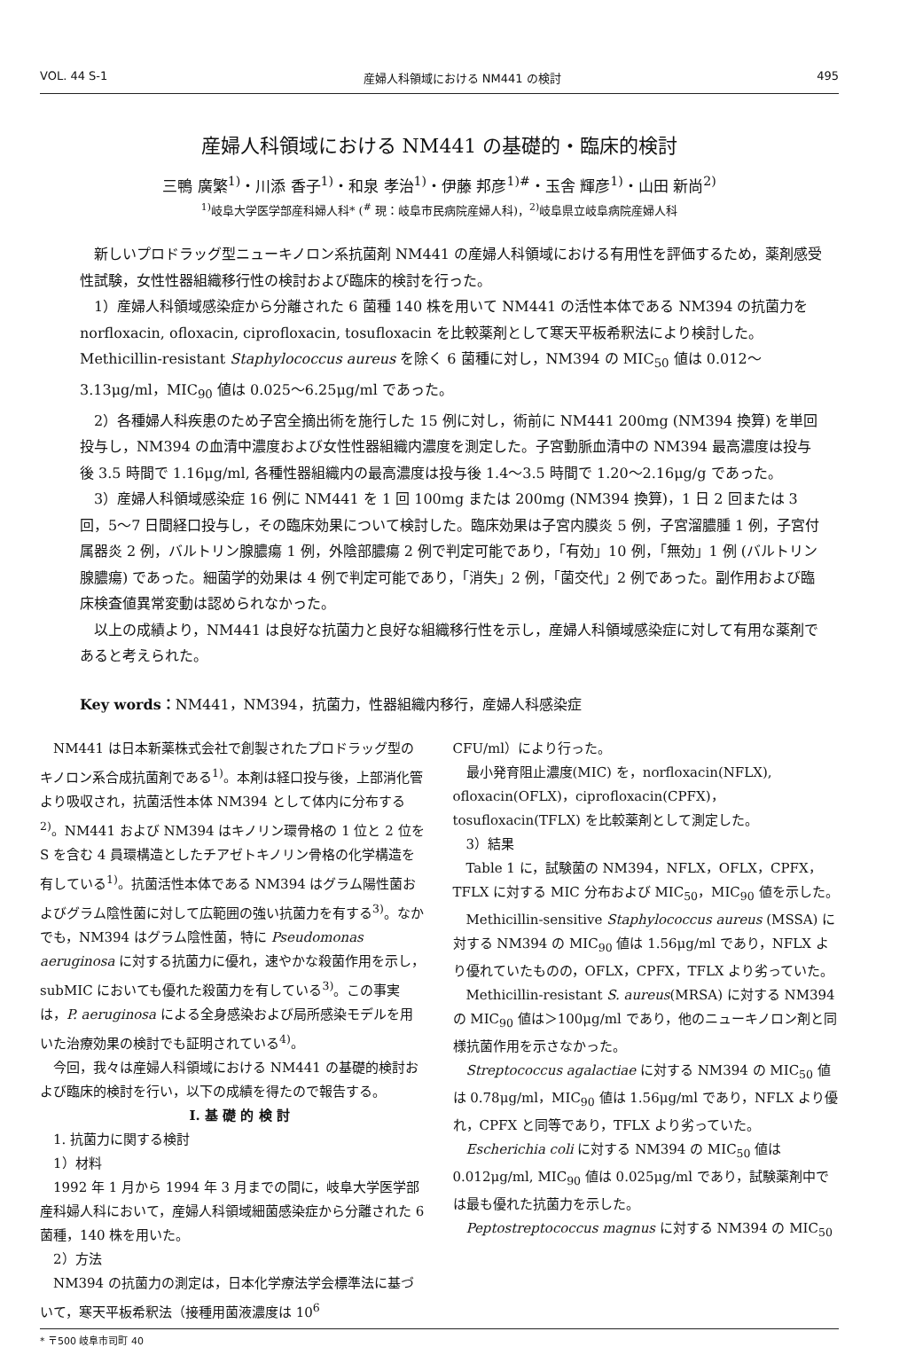VOL. 44 S-1 産婦人科領域における NM441 の検討 495
産婦人科領域における NM441 の基礎的・臨床的検討
三鴨 廣繁<sup>1)</sup>・川添 香子<sup>1)</sup>・和泉 孝治<sup>1)</sup>・伊藤 邦彦<sup>1)#</sup>・玉舎 輝彦<sup>1)</sup>・山田 新尚<sup>2)</sup>
<sup>1)</sup> 岐阜大学医学部産科婦人科* (<sup>#</sup> 現：岐阜市民病院産婦人科)，<sup>2)</sup>岐阜県立岐阜病院産婦人科
新しいプロドラッグ型ニューキノロン系抗菌剤 NM441 の産婦人科領域における有用性を評価するため，薬剤感受性試験，女性性器組織移行性の検討および臨床的検討を行った。
1）産婦人科領域感染症から分離された 6 菌種 140 株を用いて NM441 の活性本体である NM394 の抗菌力を norfloxacin, ofloxacin, ciprofloxacin, tosufloxacin を比較薬剤として寒天平板希釈法により検討した。Methicillin-resistant Staphylococcus aureus を除く 6 菌種に対し，NM394 の MIC<sub>50</sub> 値は 0.012〜3.13μg/ml，MIC<sub>90</sub> 値は 0.025〜6.25μg/ml であった。
2）各種婦人科疾患のため子宮全摘出術を施行した 15 例に対し，術前に NM441 200mg (NM394 換算) を単回投与し，NM394 の血清中濃度および女性性器組織内濃度を測定した。子宮動脈血清中の NM394 最高濃度は投与後 3.5 時間で 1.16μg/ml, 各種性器組織内の最高濃度は投与後 1.4〜3.5 時間で 1.20〜2.16μg/g であった。
3）産婦人科領域感染症 16 例に NM441 を 1 回 100mg または 200mg (NM394 換算)，1 日 2 回または 3 回，5〜7 日間経口投与し，その臨床効果について検討した。臨床効果は子宮内膜炎 5 例，子宮溜膿腫 1 例，子宮付属器炎 2 例，バルトリン腺膿瘍 1 例，外陰部膿瘍 2 例で判定可能であり，「有効」10 例，「無効」1 例 (バルトリン腺膿瘍) であった。細菌学的効果は 4 例で判定可能であり，「消失」2 例，「菌交代」2 例であった。副作用および臨床検査値異常変動は認められなかった。
以上の成績より，NM441 は良好な抗菌力と良好な組織移行性を示し，産婦人科領域感染症に対して有用な薬剤であると考えられた。
Key words：NM441，NM394，抗菌力，性器組織内移行，産婦人科感染症
NM441 は日本新薬株式会社で創製されたプロドラッグ型のキノロン系合成抗菌剤である<sup>1)</sup>。本剤は経口投与後，上部消化管より吸収され，抗菌活性本体 NM394 として体内に分布する<sup>2)</sup>。NM441 および NM394 はキノリン環骨格の 1 位と 2 位を S を含む 4 員環構造としたチアゼトキノリン骨格の化学構造を有している<sup>1)</sup>。抗菌活性本体である NM394 はグラム陽性菌およびグラム陰性菌に対して広範囲の強い抗菌力を有する<sup>3)</sup>。なかでも，NM394 はグラム陰性菌，特に Pseudomonas aeruginosa に対する抗菌力に優れ，速やかな殺菌作用を示し，subMIC においても優れた殺菌力を有している<sup>3)</sup>。この事実は，P. aeruginosa による全身感染および局所感染モデルを用いた治療効果の検討でも証明されている<sup>4)</sup>。
今回，我々は産婦人科領域における NM441 の基礎的検討および臨床的検討を行い，以下の成績を得たので報告する。
I. 基 礎 的 検 討
1. 抗菌力に関する検討
1）材料
1992 年 1 月から 1994 年 3 月までの間に，岐阜大学医学部産科婦人科において，産婦人科領域細菌感染症から分離された 6 菌種，140 株を用いた。
2）方法
NM394 の抗菌力の測定は，日本化学療法学会標準法に基づいて，寒天平板希釈法（接種用菌液濃度は 10<sup>6</sup>
CFU/ml）により行った。
最小発育阻止濃度(MIC) を，norfloxacin(NFLX), ofloxacin(OFLX)，ciprofloxacin(CPFX)，tosufloxacin(TFLX) を比較薬剤として測定した。
3）結果
Table 1 に，試験菌の NM394，NFLX，OFLX，CPFX，TFLX に対する MIC 分布および MIC<sub>50</sub>，MIC<sub>90</sub> 値を示した。
Methicillin-sensitive Staphylococcus aureus (MSSA) に対する NM394 の MIC<sub>90</sub> 値は 1.56μg/ml であり，NFLX より優れていたものの，OFLX，CPFX，TFLX より劣っていた。
Methicillin-resistant S. aureus(MRSA) に対する NM394 の MIC<sub>90</sub> 値は＞100μg/ml であり，他のニューキノロン剤と同様抗菌作用を示さなかった。
Streptococcus agalactiae に対する NM394 の MIC<sub>50</sub> 値は 0.78μg/ml，MIC<sub>90</sub> 値は 1.56μg/ml であり，NFLX より優れ，CPFX と同等であり，TFLX より劣っていた。
Escherichia coli に対する NM394 の MIC<sub>50</sub> 値は 0.012μg/ml, MIC<sub>90</sub> 値は 0.025μg/ml であり，試験薬剤中では最も優れた抗菌力を示した。
Peptostreptococcus magnus に対する NM394 の MIC<sub>50</sub>
* 〒500 岐阜市司町 40